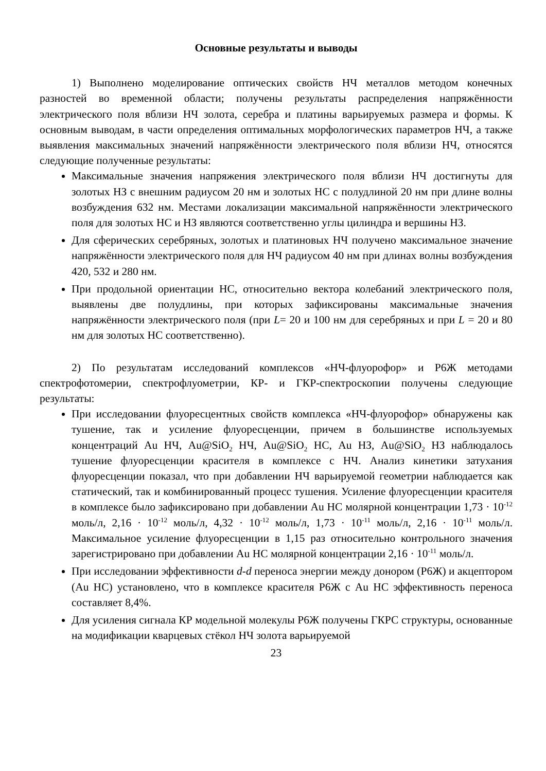Основные результаты и выводы
1) Выполнено моделирование оптических свойств НЧ металлов методом конечных разностей во временной области; получены результаты распределения напряжённости электрического поля вблизи НЧ золота, серебра и платины варьируемых размера и формы. К основным выводам, в части определения оптимальных морфологических параметров НЧ, а также выявления максимальных значений напряжённости электрического поля вблизи НЧ, относятся следующие полученные результаты:
Максимальные значения напряжения электрического поля вблизи НЧ достигнуты для золотых НЗ с внешним радиусом 20 нм и золотых НС с полудлиной 20 нм при длине волны возбуждения 632 нм. Местами локализации максимальной напряжённости электрического поля для золотых НС и НЗ являются соответственно углы цилиндра и вершины НЗ.
Для сферических серебряных, золотых и платиновых НЧ получено максимальное значение напряжённости электрического поля для НЧ радиусом 40 нм при длинах волны возбуждения 420, 532 и 280 нм.
При продольной ориентации НС, относительно вектора колебаний электрического поля, выявлены две полудлины, при которых зафиксированы максимальные значения напряжённости электрического поля (при L= 20 и 100 нм для серебряных и при L = 20 и 80 нм для золотых НС соответственно).
2) По результатам исследований комплексов «НЧ-флуорофор» и Р6Ж методами спектрофотомерии, спектрофлуометрии, КР- и ГКР-спектроскопии получены следующие результаты:
При исследовании флуоресцентных свойств комплекса «НЧ-флуорофор» обнаружены как тушение, так и усиление флуоресценции, причем в большинстве используемых концентраций Au НЧ, Au@SiO<sub>2</sub> НЧ, Au@SiO<sub>2</sub> НС, Au НЗ, Au@SiO<sub>2</sub> НЗ наблюдалось тушение флуоресценции красителя в комплексе с НЧ. Анализ кинетики затухания флуоресценции показал, что при добавлении НЧ варьируемой геометрии наблюдается как статический, так и комбинированный процесс тушения. Усиление флуоресценции красителя в комплексе было зафиксировано при добавлении Au НС молярной концентрации 1,73 · 10<sup>-12</sup> моль/л, 2,16 · 10<sup>-12</sup> моль/л, 4,32 · 10<sup>-12</sup> моль/л, 1,73 · 10<sup>-11</sup> моль/л, 2,16 · 10<sup>-11</sup> моль/л. Максимальное усиление флуоресценции в 1,15 раз относительно контрольного значения зарегистрировано при добавлении Au НС молярной концентрации 2,16 · 10<sup>-11</sup> моль/л.
При исследовании эффективности d-d переноса энергии между донором (Р6Ж) и акцептором (Au НС) установлено, что в комплексе красителя Р6Ж с Au НС эффективность переноса составляет 8,4%.
Для усиления сигнала КР модельной молекулы Р6Ж получены ГКРС структуры, основанные на модификации кварцевых стёкол НЧ золота варьируемой
23